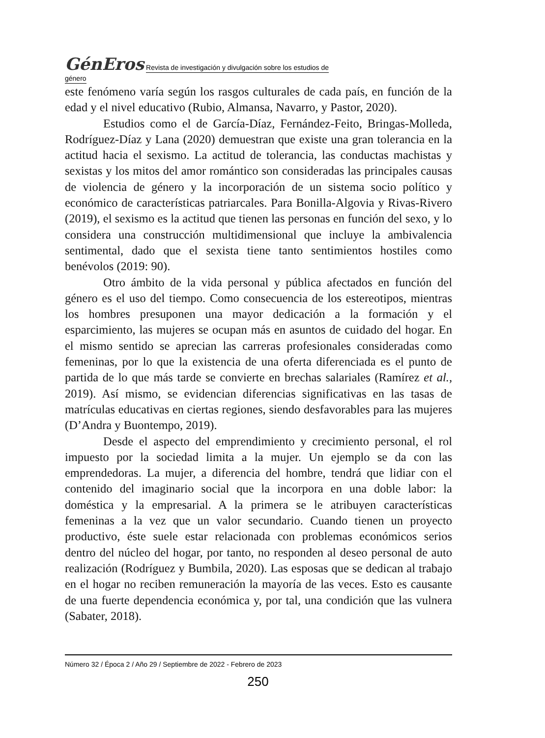GénEros Revista de investigación y divulgación sobre los estudios de género
este fenómeno varía según los rasgos culturales de cada país, en función de la edad y el nivel educativo (Rubio, Almansa, Navarro, y Pastor, 2020).
Estudios como el de García-Díaz, Fernández-Feito, Bringas-Molleda, Rodríguez-Díaz y Lana (2020) demuestran que existe una gran tolerancia en la actitud hacia el sexismo. La actitud de tolerancia, las conductas machistas y sexistas y los mitos del amor romántico son consideradas las principales causas de violencia de género y la incorporación de un sistema socio político y económico de características patriarcales. Para Bonilla-Algovia y Rivas-Rivero (2019), el sexismo es la actitud que tienen las personas en función del sexo, y lo considera una construcción multidimensional que incluye la ambivalencia sentimental, dado que el sexista tiene tanto sentimientos hostiles como benévolos (2019: 90).
Otro ámbito de la vida personal y pública afectados en función del género es el uso del tiempo. Como consecuencia de los estereotipos, mientras los hombres presuponen una mayor dedicación a la formación y el esparcimiento, las mujeres se ocupan más en asuntos de cuidado del hogar. En el mismo sentido se aprecian las carreras profesionales consideradas como femeninas, por lo que la existencia de una oferta diferenciada es el punto de partida de lo que más tarde se convierte en brechas salariales (Ramírez et al., 2019). Así mismo, se evidencian diferencias significativas en las tasas de matrículas educativas en ciertas regiones, siendo desfavorables para las mujeres (D’Andra y Buontempo, 2019).
Desde el aspecto del emprendimiento y crecimiento personal, el rol impuesto por la sociedad limita a la mujer. Un ejemplo se da con las emprendedoras. La mujer, a diferencia del hombre, tendrá que lidiar con el contenido del imaginario social que la incorpora en una doble labor: la doméstica y la empresarial. A la primera se le atribuyen características femeninas a la vez que un valor secundario. Cuando tienen un proyecto productivo, éste suele estar relacionada con problemas económicos serios dentro del núcleo del hogar, por tanto, no responden al deseo personal de auto realización (Rodríguez y Bumbila, 2020). Las esposas que se dedican al trabajo en el hogar no reciben remuneración la mayoría de las veces. Esto es causante de una fuerte dependencia económica y, por tal, una condición que las vulnera (Sabater, 2018).
Número 32 / Época 2 / Año 29 / Septiembre de 2022 - Febrero de 2023
250